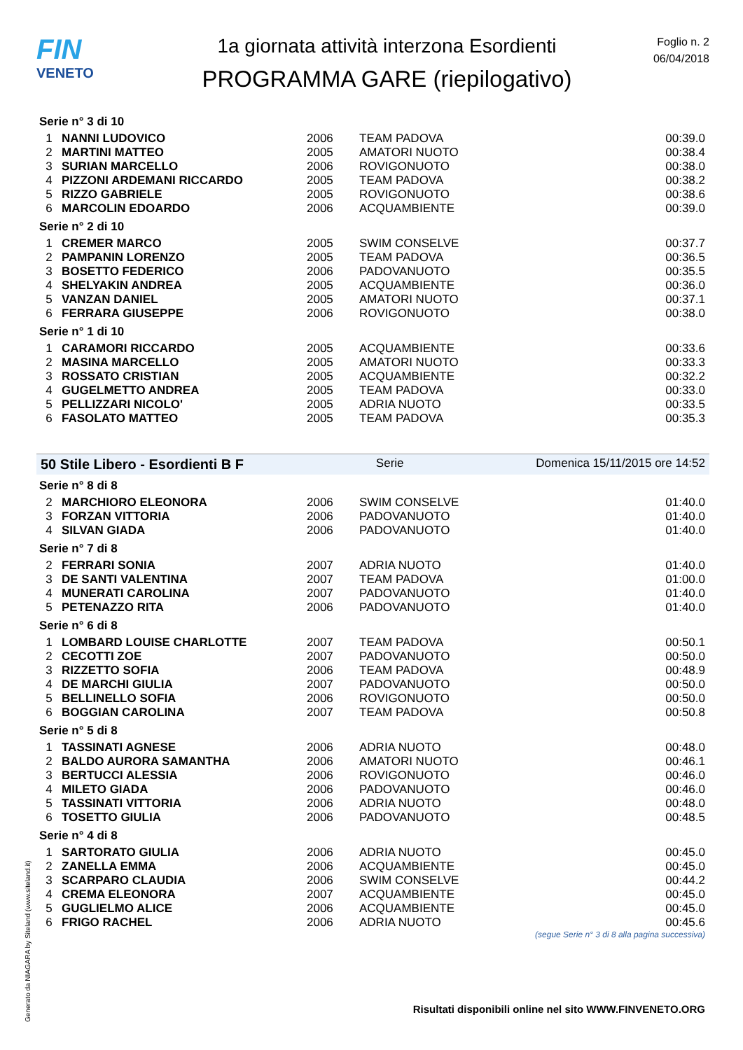FIN
VENETO
1a giornata attività interzona Esordienti
PROGRAMMA GARE (riepilogativo)
Foglio n. 2
06/04/2018
Serie n° 3 di 10
| 1 | NANNI LUDOVICO | 2006 | TEAM PADOVA | 00:39.0 |
| 2 | MARTINI MATTEO | 2005 | AMATORI NUOTO | 00:38.4 |
| 3 | SURIAN MARCELLO | 2006 | ROVIGONUOTO | 00:38.0 |
| 4 | PIZZONI ARDEMANI RICCARDO | 2005 | TEAM PADOVA | 00:38.2 |
| 5 | RIZZO GABRIELE | 2005 | ROVIGONUOTO | 00:38.6 |
| 6 | MARCOLIN EDOARDO | 2006 | ACQUAMBIENTE | 00:39.0 |
Serie n° 2 di 10
| 1 | CREMER MARCO | 2005 | SWIM CONSELVE | 00:37.7 |
| 2 | PAMPANIN LORENZO | 2005 | TEAM PADOVA | 00:36.5 |
| 3 | BOSETTO FEDERICO | 2006 | PADOVANUOTO | 00:35.5 |
| 4 | SHELYAKIN ANDREA | 2005 | ACQUAMBIENTE | 00:36.0 |
| 5 | VANZAN DANIEL | 2005 | AMATORI NUOTO | 00:37.1 |
| 6 | FERRARA GIUSEPPE | 2006 | ROVIGONUOTO | 00:38.0 |
Serie n° 1 di 10
| 1 | CARAMORI RICCARDO | 2005 | ACQUAMBIENTE | 00:33.6 |
| 2 | MASINA MARCELLO | 2005 | AMATORI NUOTO | 00:33.3 |
| 3 | ROSSATO CRISTIAN | 2005 | ACQUAMBIENTE | 00:32.2 |
| 4 | GUGELMETTO ANDREA | 2005 | TEAM PADOVA | 00:33.0 |
| 5 | PELLIZZARI NICOLO' | 2005 | ADRIA NUOTO | 00:33.5 |
| 6 | FASOLATO MATTEO | 2005 | TEAM PADOVA | 00:35.3 |
50 Stile Libero - Esordienti B F Serie Domenica 15/11/2015 ore 14:52
Serie n° 8 di 8
| 2 | MARCHIORO ELEONORA | 2006 | SWIM CONSELVE | 01:40.0 |
| 3 | FORZAN VITTORIA | 2006 | PADOVANUOTO | 01:40.0 |
| 4 | SILVAN GIADA | 2006 | PADOVANUOTO | 01:40.0 |
Serie n° 7 di 8
| 2 | FERRARI SONIA | 2007 | ADRIA NUOTO | 01:40.0 |
| 3 | DE SANTI VALENTINA | 2007 | TEAM PADOVA | 01:00.0 |
| 4 | MUNERATI CAROLINA | 2007 | PADOVANUOTO | 01:40.0 |
| 5 | PETENAZZO RITA | 2006 | PADOVANUOTO | 01:40.0 |
Serie n° 6 di 8
| 1 | LOMBARD LOUISE CHARLOTTE | 2007 | TEAM PADOVA | 00:50.1 |
| 2 | CECOTTI ZOE | 2007 | PADOVANUOTO | 00:50.0 |
| 3 | RIZZETTO SOFIA | 2006 | TEAM PADOVA | 00:48.9 |
| 4 | DE MARCHI GIULIA | 2007 | PADOVANUOTO | 00:50.0 |
| 5 | BELLINELLO SOFIA | 2006 | ROVIGONUOTO | 00:50.0 |
| 6 | BOGGIAN CAROLINA | 2007 | TEAM PADOVA | 00:50.8 |
Serie n° 5 di 8
| 1 | TASSINATI AGNESE | 2006 | ADRIA NUOTO | 00:48.0 |
| 2 | BALDO AURORA SAMANTHA | 2006 | AMATORI NUOTO | 00:46.1 |
| 3 | BERTUCCI ALESSIA | 2006 | ROVIGONUOTO | 00:46.0 |
| 4 | MILETO GIADA | 2006 | PADOVANUOTO | 00:46.0 |
| 5 | TASSINATI VITTORIA | 2006 | ADRIA NUOTO | 00:48.0 |
| 6 | TOSETTO GIULIA | 2006 | PADOVANUOTO | 00:48.5 |
Serie n° 4 di 8
| 1 | SARTORATO GIULIA | 2006 | ADRIA NUOTO | 00:45.0 |
| 2 | ZANELLA EMMA | 2006 | ACQUAMBIENTE | 00:45.0 |
| 3 | SCARPARO CLAUDIA | 2006 | SWIM CONSELVE | 00:44.2 |
| 4 | CREMA ELEONORA | 2007 | ACQUAMBIENTE | 00:45.0 |
| 5 | GUGLIELMO ALICE | 2006 | ACQUAMBIENTE | 00:45.0 |
| 6 | FRIGO RACHEL | 2006 | ADRIA NUOTO | 00:45.6 |
(segue Serie n° 3 di 8 alla pagina successiva)
Generato da NIAGARA by Siteland (www.siteland.it)
Risultati disponibili online nel sito WWW.FINVENETO.ORG